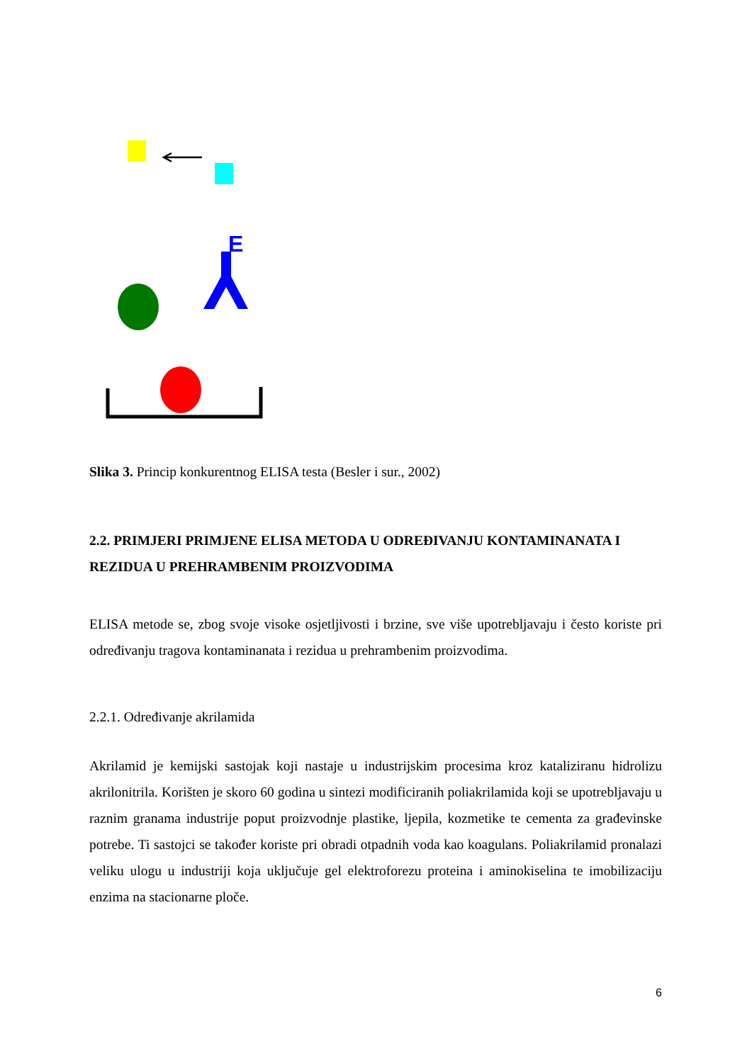E
Slika 3. Princip konkurentnog ELISA testa (Besler i sur., 2002)
2.2. PRIMJERI PRIMJENE ELISA METODA U ODREĐIVANJU KONTAMINANATA I REZIDUA U PREHRAMBENIM PROIZVODIMA
ELISA metode se, zbog svoje visoke osjetljivosti i brzine, sve više upotrebljavaju i često koriste pri određivanju tragova kontaminanata i rezidua u prehrambenim proizvodima.
2.2.1. Određivanje akrilamida
Akrilamid je kemijski sastojak koji nastaje u industrijskim procesima kroz kataliziranu hidrolizu akrilonitrila. Korišten je skoro 60 godina u sintezi modificiranih poliakrilamida koji se upotrebljavaju u raznim granama industrije poput proizvodnje plastike, ljepila, kozmetike te cementa za građevinske potrebe. Ti sastojci se također koriste pri obradi otpadnih voda kao koagulans. Poliakrilamid pronalazi veliku ulogu u industriji koja uključuje gel elektroforezu proteina i aminokiselina te imobilizaciju enzima na stacionarne ploče.
6